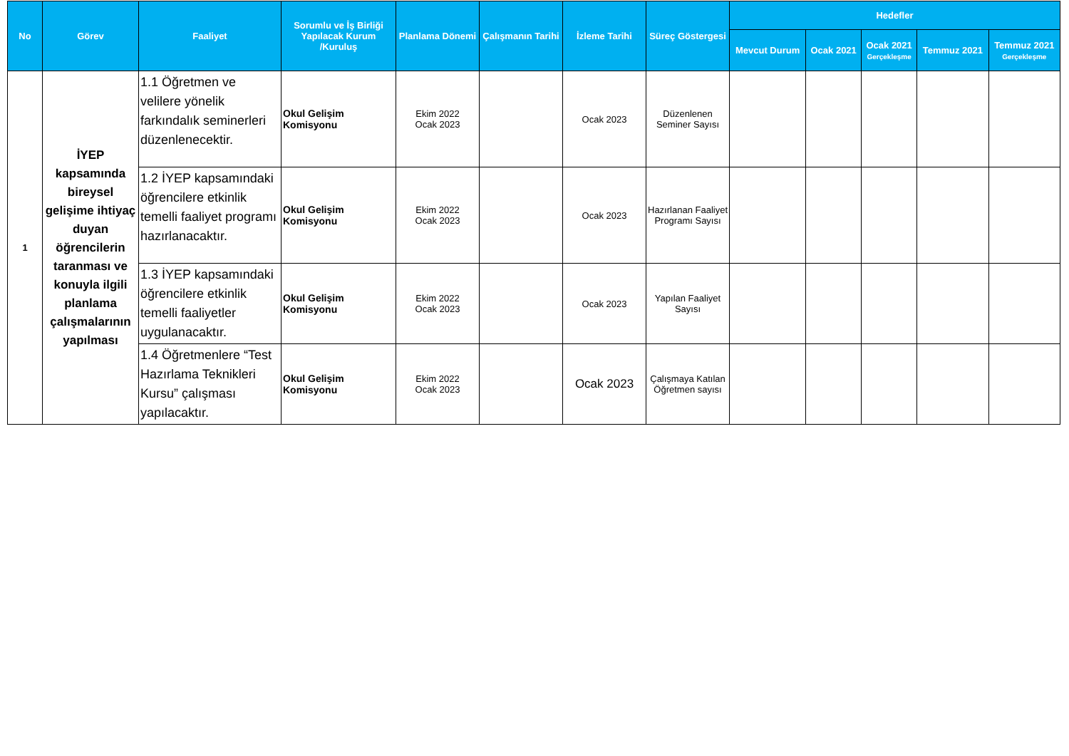| No | Görev | Faaliyet | Sorumlu ve İş Birliği Yapılacak Kurum /Kuruluş | Planlama Dönemi | Çalışmanın Tarihi | İzleme Tarihi | Süreç Göstergesi | Hedefler | | | | |
| --- | --- | --- | --- | --- | --- | --- | --- | --- | --- | --- | --- | --- |
| | | | | | | | | Mevcut Durum | Ocak 2021 | Ocak 2021 Gerçekleşme | Temmuz 2021 | Temmuz 2021 Gerçekleşme |
| 1 | İYEP kapsamında bireysel gelişime ihtiyaç duyan öğrencilerin taranması ve konuyla ilgili planlama çalışmalarının yapılması | 1.1 Öğretmen ve velilere yönelik farkındalık seminerleri düzenlenecektir. | Okul Gelişim Komisyonu | Ekim 2022 Ocak 2023 | | Ocak 2023 | Düzenlenen Seminer Sayısı | | | | | |
| | | 1.2 İYEP kapsamındaki öğrencilere etkinlik temelli faaliyet programı hazırlanacaktır. | Okul Gelişim Komisyonu | Ekim 2022 Ocak 2023 | | Ocak 2023 | Hazırlanan Faaliyet Programı Sayısı | | | | | |
| | | 1.3 İYEP kapsamındaki öğrencilere etkinlik temelli faaliyetler uygulanacaktır. | Okul Gelişim Komisyonu | Ekim 2022 Ocak 2023 | | Ocak 2023 | Yapılan Faaliyet Sayısı | | | | | |
| | | 1.4 Öğretmenlere “Test Hazırlama Teknikleri Kursu” çalışması yapılacaktır. | Okul Gelişim Komisyonu | Ekim 2022 Ocak 2023 | | Ocak 2023 | Çalışmaya Katılan Öğretmen sayısı | | | | | |